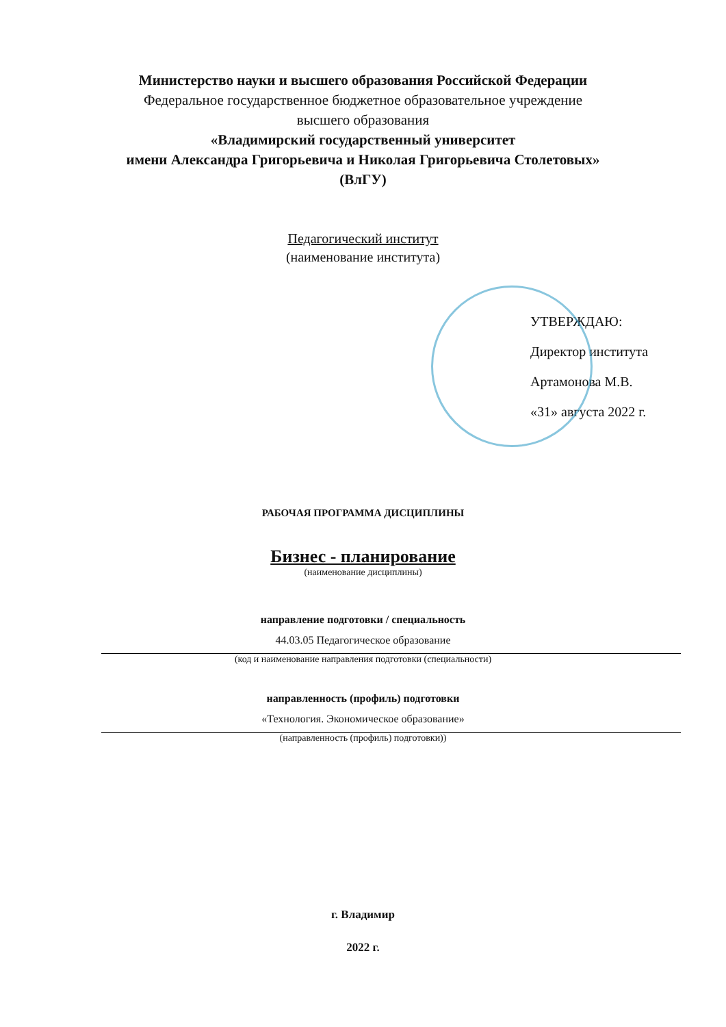Министерство науки и высшего образования Российской Федерации
Федеральное государственное бюджетное образовательное учреждение
высшего образования
«Владимирский государственный университет
имени Александра Григорьевича и Николая Григорьевича Столетовых»
(ВлГУ)
Педагогический институт
(наименование института)
УТВЕРЖДАЮ:
Директор института
Артамонова М.В.
«31» августа 2022 г.
РАБОЧАЯ ПРОГРАММА ДИСЦИПЛИНЫ
Бизнес - планирование
(наименование дисциплины)
направление подготовки / специальность
44.03.05 Педагогическое образование
(код и наименование направления подготовки (специальности)
направленность (профиль) подготовки
«Технология. Экономическое образование»
(направленность (профиль) подготовки))
г. Владимир
2022 г.